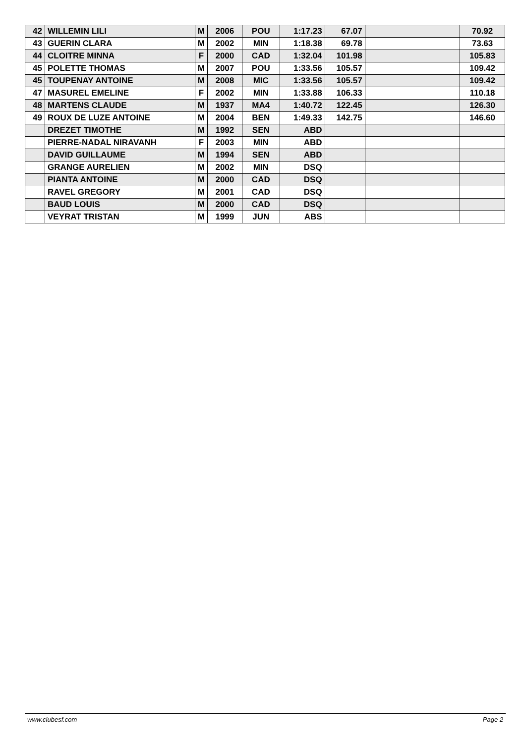| 42 | WILLEMIN LILI | M | 2006 | POU | 1:17.23 | 67.07 | | 70.92 |
| 43 | GUERIN CLARA | M | 2002 | MIN | 1:18.38 | 69.78 | | 73.63 |
| 44 | CLOITRE MINNA | F | 2000 | CAD | 1:32.04 | 101.98 | | 105.83 |
| 45 | POLETTE THOMAS | M | 2007 | POU | 1:33.56 | 105.57 | | 109.42 |
| 45 | TOUPENAY ANTOINE | M | 2008 | MIC | 1:33.56 | 105.57 | | 109.42 |
| 47 | MASUREL EMELINE | F | 2002 | MIN | 1:33.88 | 106.33 | | 110.18 |
| 48 | MARTENS CLAUDE | M | 1937 | MA4 | 1:40.72 | 122.45 | | 126.30 |
| 49 | ROUX DE LUZE ANTOINE | M | 2004 | BEN | 1:49.33 | 142.75 | | 146.60 |
| | DREZET TIMOTHE | M | 1992 | SEN | ABD | | | |
| | PIERRE-NADAL NIRAVANH | F | 2003 | MIN | ABD | | | |
| | DAVID GUILLAUME | M | 1994 | SEN | ABD | | | |
| | GRANGE AURELIEN | M | 2002 | MIN | DSQ | | | |
| | PIANTA ANTOINE | M | 2000 | CAD | DSQ | | | |
| | RAVEL GREGORY | M | 2001 | CAD | DSQ | | | |
| | BAUD LOUIS | M | 2000 | CAD | DSQ | | | |
| | VEYRAT TRISTAN | M | 1999 | JUN | ABS | | | |
www.clubesf.com Page 2